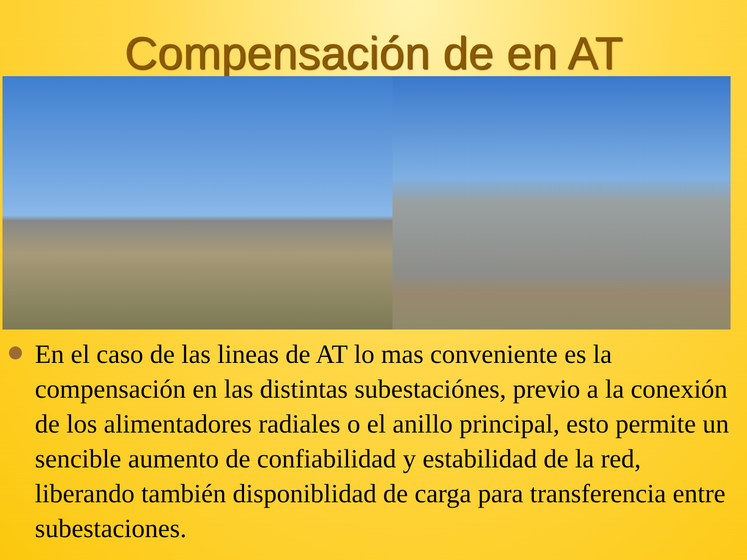Compensación de en AT
En el caso de las lineas de AT lo mas conveniente es la compensación en las distintas subestaciónes, previo a la conexión de los alimentadores radiales o el anillo principal, esto permite un sencible aumento de confiabilidad y estabilidad de la red, liberando también disponiblidad de carga para transferencia entre subestaciones.